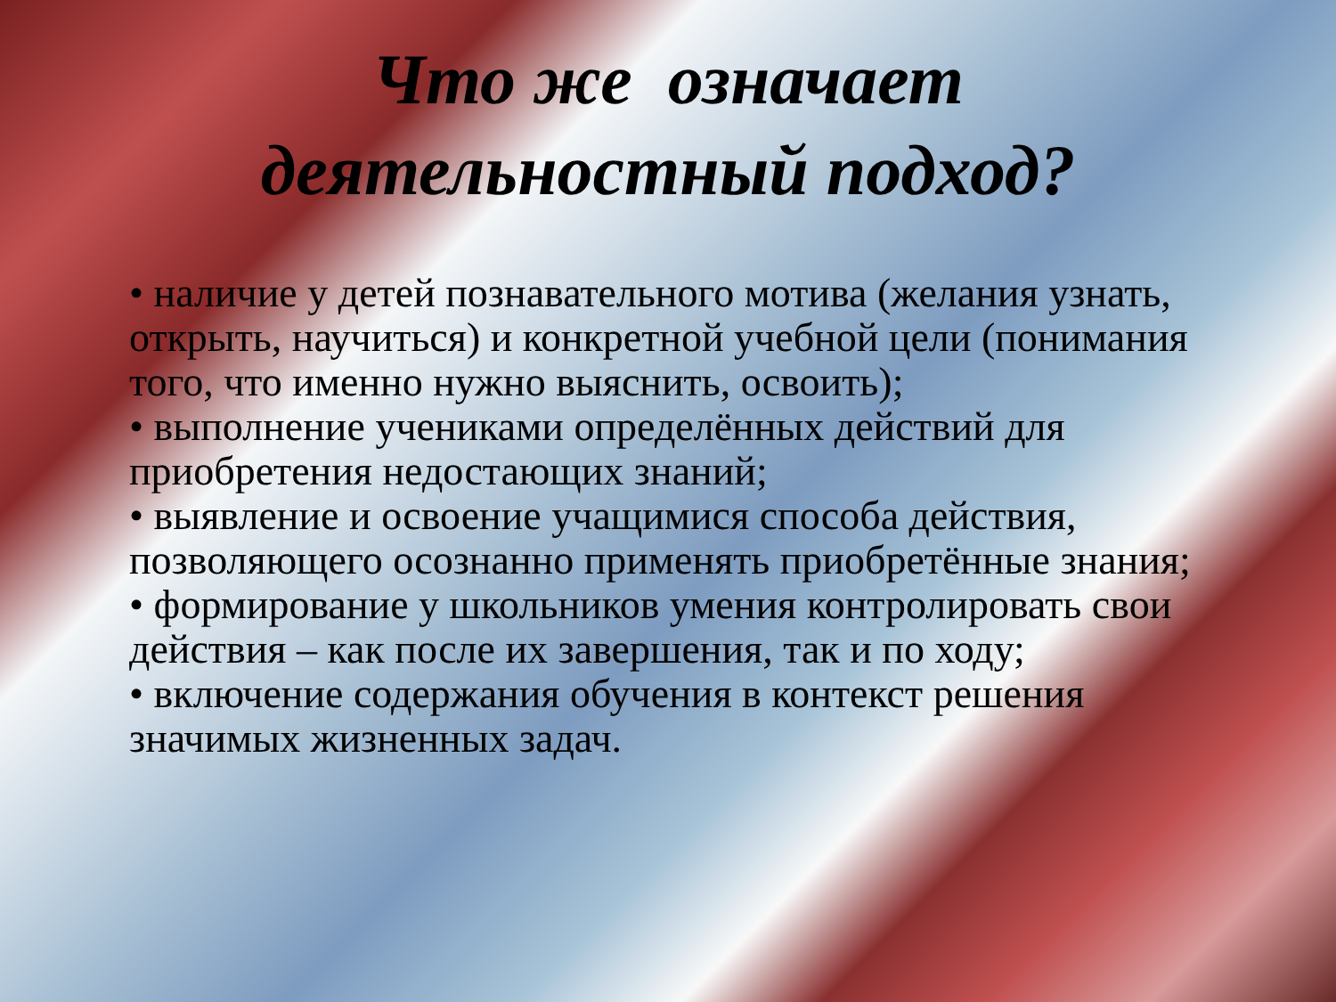Что же означает
деятельностный подход?
• наличие у детей познавательного мотива (желания узнать, открыть, научиться) и конкретной учебной цели (понимания того, что именно нужно выяснить, освоить);
• выполнение учениками определённых действий для приобретения недостающих знаний;
• выявление и освоение учащимися способа действия, позволяющего осознанно применять приобретённые знания;
• формирование у школьников умения контролировать свои действия – как после их завершения, так и по ходу;
• включение содержания обучения в контекст решения значимых жизненных задач.